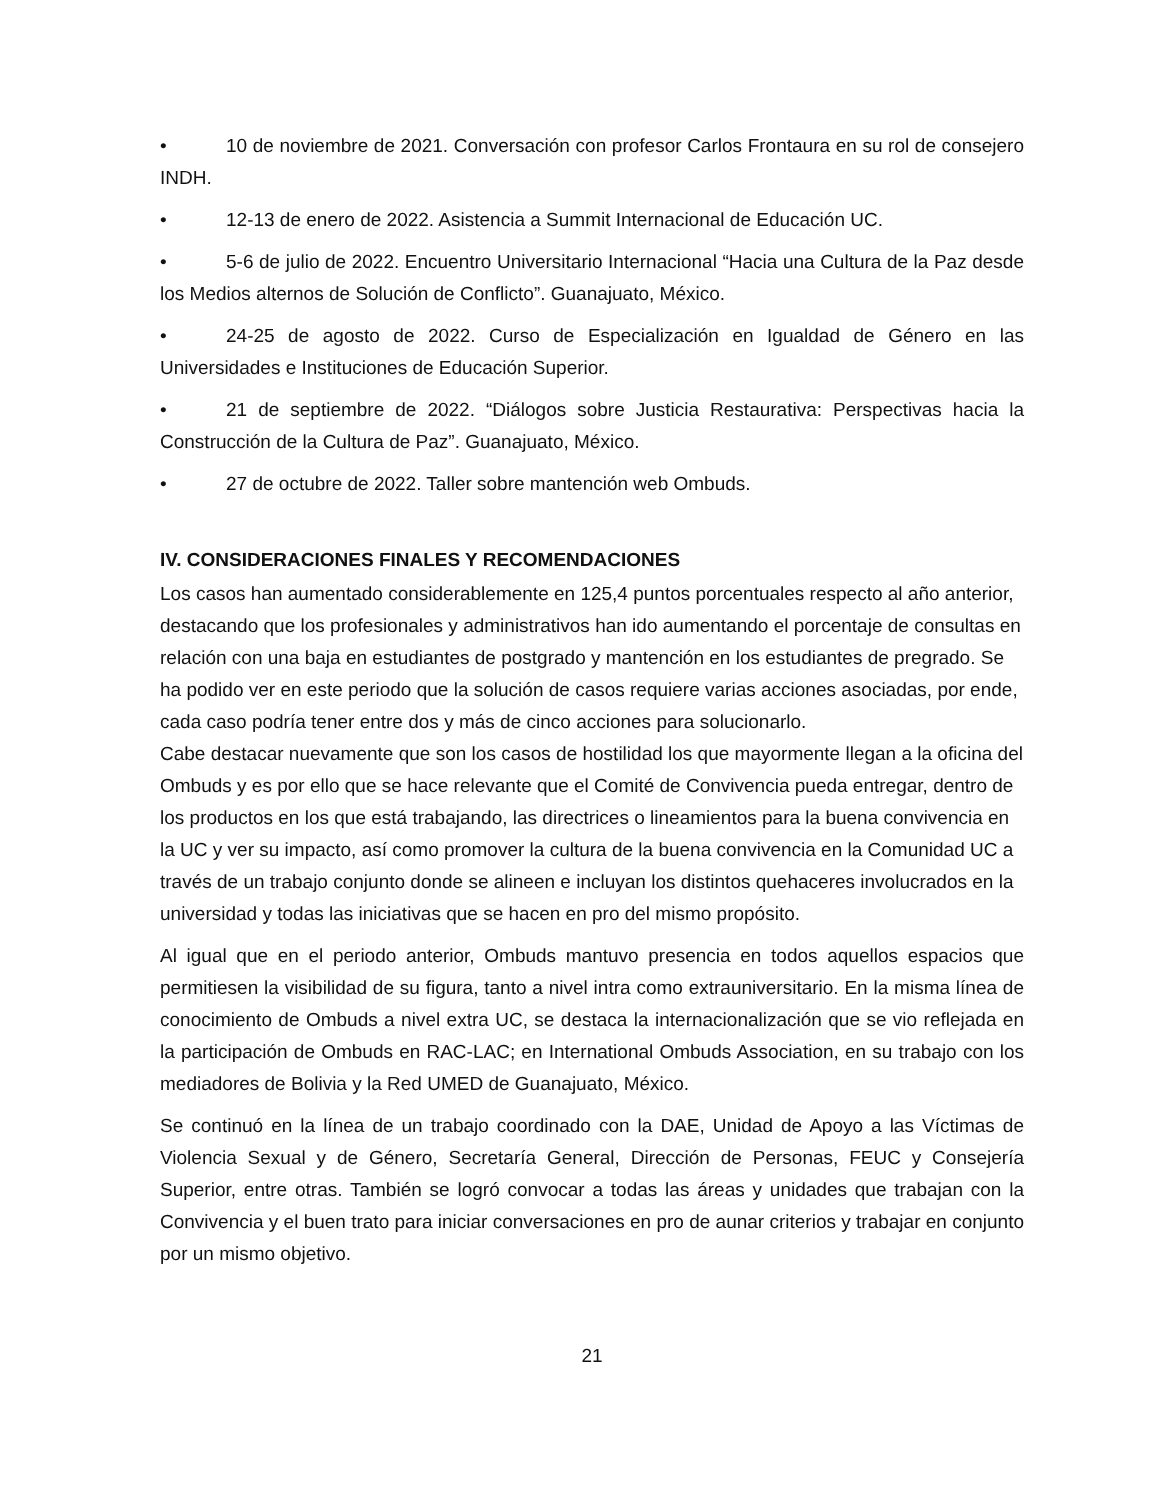• 10 de noviembre de 2021. Conversación con profesor Carlos Frontaura en su rol de consejero INDH.
• 12-13 de enero de 2022. Asistencia a Summit Internacional de Educación UC.
• 5-6 de julio de 2022. Encuentro Universitario Internacional “Hacia una Cultura de la Paz desde los Medios alternos de Solución de Conflicto”. Guanajuato, México.
• 24-25 de agosto de 2022. Curso de Especialización en Igualdad de Género en las Universidades e Instituciones de Educación Superior.
• 21 de septiembre de 2022. “Diálogos sobre Justicia Restaurativa: Perspectivas hacia la Construcción de la Cultura de Paz”. Guanajuato, México.
• 27 de octubre de 2022. Taller sobre mantención web Ombuds.
IV. CONSIDERACIONES FINALES Y RECOMENDACIONES
Los casos han aumentado considerablemente en 125,4 puntos porcentuales respecto al año anterior, destacando que los profesionales y administrativos han ido aumentando el porcentaje de consultas en relación con una baja en estudiantes de postgrado y mantención en los estudiantes de pregrado. Se ha podido ver en este periodo que la solución de casos requiere varias acciones asociadas, por ende, cada caso podría tener entre dos y más de cinco acciones para solucionarlo.
Cabe destacar nuevamente que son los casos de hostilidad los que mayormente llegan a la oficina del Ombuds y es por ello que se hace relevante que el Comité de Convivencia pueda entregar, dentro de los productos en los que está trabajando, las directrices o lineamientos para la buena convivencia en la UC y ver su impacto, así como promover la cultura de la buena convivencia en la Comunidad UC a través de un trabajo conjunto donde se alineen e incluyan los distintos quehaceres involucrados en la universidad y todas las iniciativas que se hacen en pro del mismo propósito.
Al igual que en el periodo anterior, Ombuds mantuvo presencia en todos aquellos espacios que permitiesen la visibilidad de su figura, tanto a nivel intra como extrauniversitario. En la misma línea de conocimiento de Ombuds a nivel extra UC, se destaca la internacionalización que se vio reflejada en la participación de Ombuds en RAC-LAC; en International Ombuds Association, en su trabajo con los mediadores de Bolivia y la Red UMED de Guanajuato, México.
Se continuó en la línea de un trabajo coordinado con la DAE, Unidad de Apoyo a las Víctimas de Violencia Sexual y de Género, Secretaría General, Dirección de Personas, FEUC y Consejería Superior, entre otras. También se logró convocar a todas las áreas y unidades que trabajan con la Convivencia y el buen trato para iniciar conversaciones en pro de aunar criterios y trabajar en conjunto por un mismo objetivo.
21